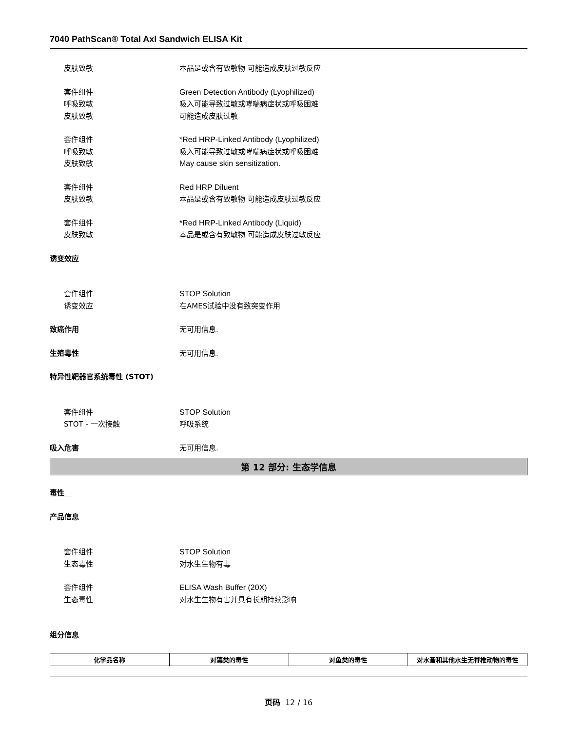7040 PathScan® Total Axl Sandwich ELISA Kit
皮肤致敏 本品是或含有致敏物 可能造成皮肤过敏反应
套件组件 Green Detection Antibody (Lyophilized)
呼吸致敏 吸入可能导致过敏或哮喘病症状或呼吸困难
皮肤致敏 可能造成皮肤过敏
套件组件 *Red HRP-Linked Antibody (Lyophilized)
呼吸致敏 吸入可能导致过敏或哮喘病症状或呼吸困难
皮肤致敏 May cause skin sensitization.
套件组件 Red HRP Diluent
皮肤致敏 本品是或含有致敏物 可能造成皮肤过敏反应
套件组件 *Red HRP-Linked Antibody (Liquid)
皮肤致敏 本品是或含有致敏物 可能造成皮肤过敏反应
诱变效应
套件组件 STOP Solution
诱变效应 在AMES试验中没有致突变作用
致癌作用 无可用信息.
生殖毒性 无可用信息.
特异性靶器官系统毒性 (STOT)
套件组件 STOP Solution
STOT - 一次接触 呼吸系统
吸入危害 无可用信息.
第 12 部分: 生态学信息
毒性
产品信息
套件组件 STOP Solution
生态毒性 对水生生物有毒
套件组件 ELISA Wash Buffer (20X)
生态毒性 对水生生物有害并具有长期持续影响
组分信息
| 化学品名称 | 对藻类的毒性 | 对鱼类的毒性 | 对水蚤和其他水生无脊椎动物的毒性 |
| --- | --- | --- | --- |
页码 12 / 16